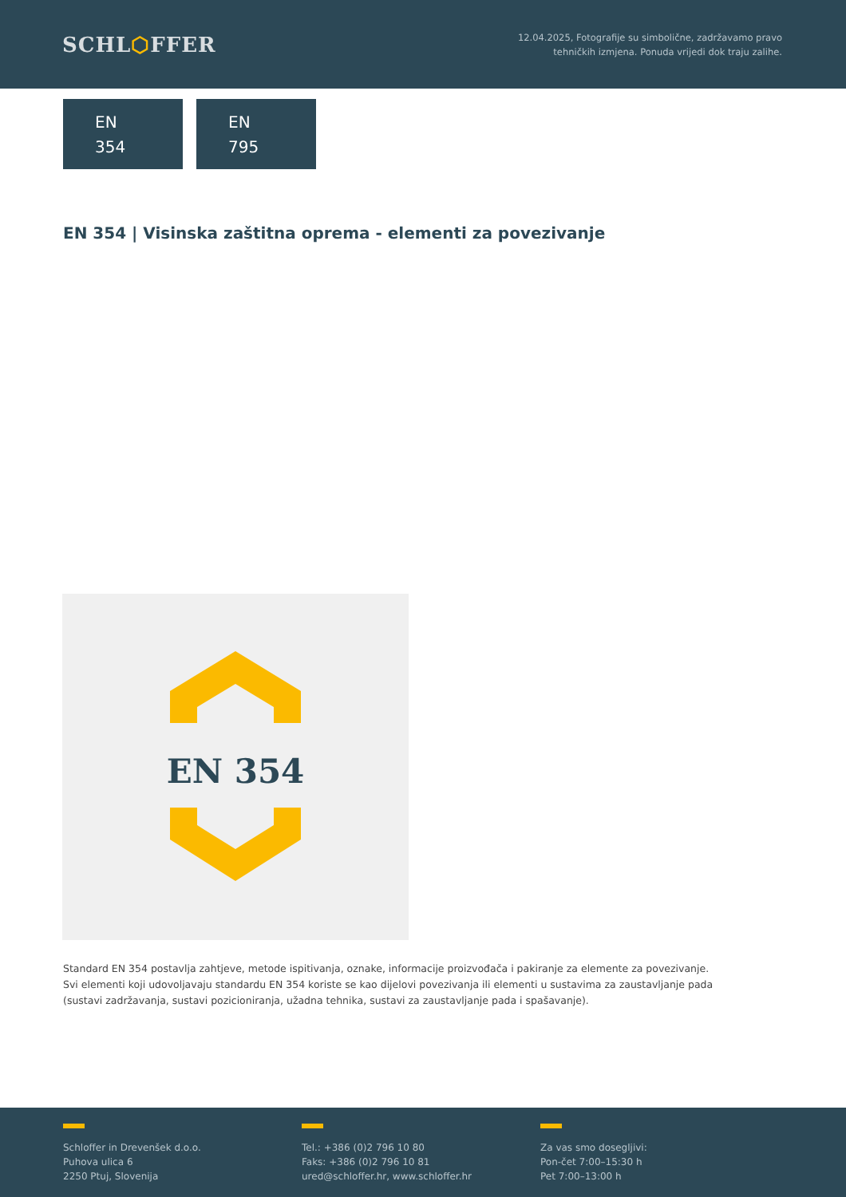SCHL⬡FFER
12.04.2025, Fotografije su simbolične, zadržavamo pravo
tehničkih izmjena. Ponuda vrijedi dok traju zalihe.
EN
354
EN
795
EN 354 | Visinska zaštitna oprema - elementi za povezivanje
EN 354
Standard EN 354 postavlja zahtjeve, metode ispitivanja, oznake, informacije proizvođača i pakiranje za elemente za povezivanje. Svi elementi koji udovoljavaju standardu EN 354 koriste se kao dijelovi povezivanja ili elementi u sustavima za zaustavljanje pada (sustavi zadržavanja, sustavi pozicioniranja, užadna tehnika, sustavi za zaustavljanje pada i spašavanje).
Schloffer in Drevenšek d.o.o.
Puhova ulica 6
2250 Ptuj, Slovenija
Tel.: +386 (0)2 796 10 80
Faks: +386 (0)2 796 10 81
ured@schloffer.hr, www.schloffer.hr
Za vas smo dosegljivi:
Pon-čet 7:00–15:30 h
Pet 7:00–13:00 h